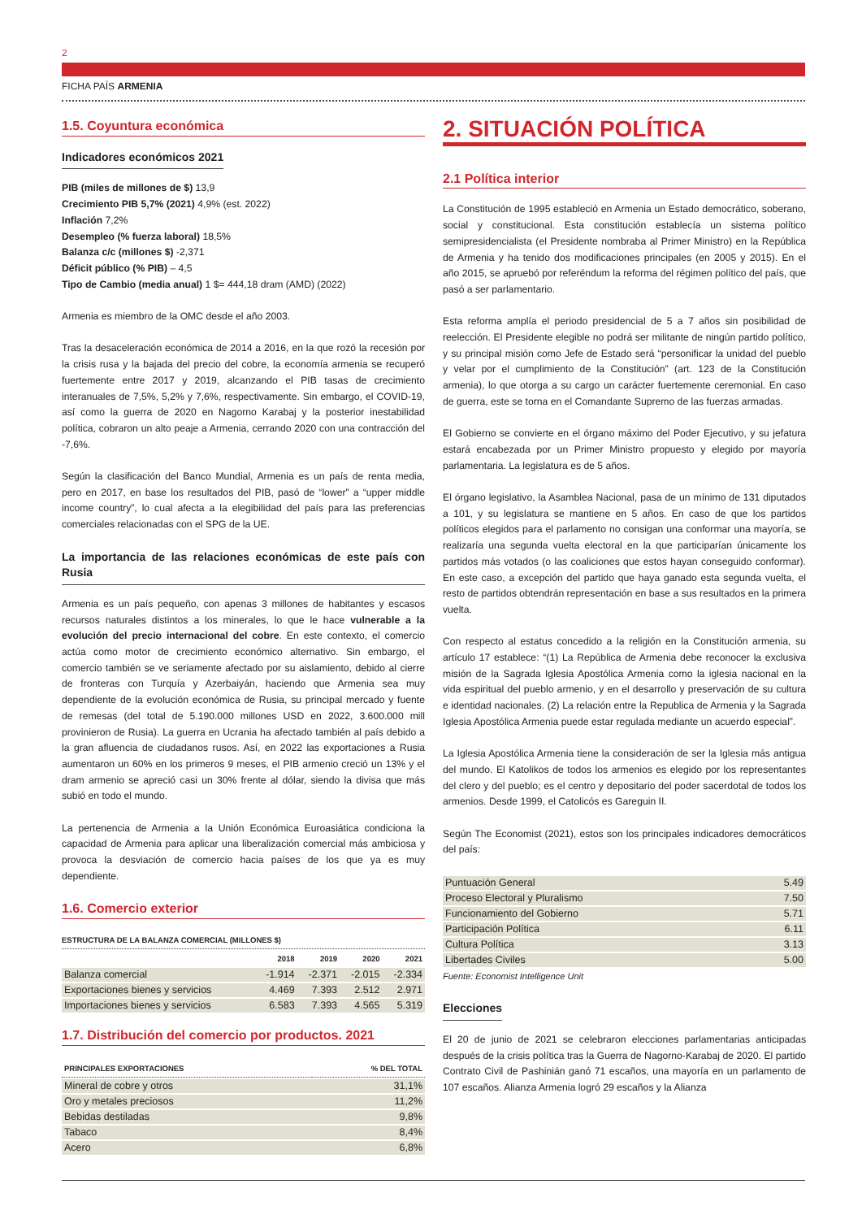2
FICHA PAÍS ARMENIA
1.5. Coyuntura económica
Indicadores económicos 2021
PIB (miles de millones de $) 13,9
Crecimiento PIB 5,7% (2021) 4,9% (est. 2022)
Inflación 7,2%
Desempleo (% fuerza laboral) 18,5%
Balanza c/c (millones $) -2,371
Déficit público (% PIB) – 4,5
Tipo de Cambio (media anual) 1 $= 444,18 dram (AMD) (2022)
Armenia es miembro de la OMC desde el año 2003.
Tras la desaceleración económica de 2014 a 2016, en la que rozó la recesión por la crisis rusa y la bajada del precio del cobre, la economía armenia se recuperó fuertemente entre 2017 y 2019, alcanzando el PIB tasas de crecimiento interanuales de 7,5%, 5,2% y 7,6%, respectivamente. Sin embargo, el COVID-19, así como la guerra de 2020 en Nagorno Karabaj y la posterior inestabilidad política, cobraron un alto peaje a Armenia, cerrando 2020 con una contracción del -7,6%.
Según la clasificación del Banco Mundial, Armenia es un país de renta media, pero en 2017, en base los resultados del PIB, pasó de “lower” a “upper middle income country”, lo cual afecta a la elegibilidad del país para las preferencias comerciales relacionadas con el SPG de la UE.
La importancia de las relaciones económicas de este país con Rusia
Armenia es un país pequeño, con apenas 3 millones de habitantes y escasos recursos naturales distintos a los minerales, lo que le hace vulnerable a la evolución del precio internacional del cobre. En este contexto, el comercio actúa como motor de crecimiento económico alternativo. Sin embargo, el comercio también se ve seriamente afectado por su aislamiento, debido al cierre de fronteras con Turquía y Azerbaiyán, haciendo que Armenia sea muy dependiente de la evolución económica de Rusia, su principal mercado y fuente de remesas (del total de 5.190.000 millones USD en 2022, 3.600.000 mill provinieron de Rusia). La guerra en Ucrania ha afectado también al país debido a la gran afluencia de ciudadanos rusos. Así, en 2022 las exportaciones a Rusia aumentaron un 60% en los primeros 9 meses, el PIB armenio creció un 13% y el dram armenio se apreció casi un 30% frente al dólar, siendo la divisa que más subió en todo el mundo.
La pertenencia de Armenia a la Unión Económica Euroasiática condiciona la capacidad de Armenia para aplicar una liberalización comercial más ambiciosa y provoca la desviación de comercio hacia países de los que ya es muy dependiente.
1.6. Comercio exterior
ESTRUCTURA DE LA BALANZA COMERCIAL (MILLONES $)
| | 2018 | 2019 | 2020 | 2021 |
| --- | --- | --- | --- | --- |
| Balanza comercial | -1.914 | -2.371 | -2.015 | -2.334 |
| Exportaciones bienes y servicios | 4.469 | 7.393 | 2.512 | 2.971 |
| Importaciones bienes y servicios | 6.583 | 7.393 | 4.565 | 5.319 |
1.7. Distribución del comercio por productos. 2021
| PRINCIPALES EXPORTACIONES | % DEL TOTAL |
| --- | --- |
| Mineral de cobre y otros | 31,1% |
| Oro y metales preciosos | 11,2% |
| Bebidas destiladas | 9,8% |
| Tabaco | 8,4% |
| Acero | 6,8% |
2. SITUACIÓN POLÍTICA
2.1 Política interior
La Constitución de 1995 estableció en Armenia un Estado democrático, soberano, social y constitucional. Esta constitución establecía un sistema político semipresidencialista (el Presidente nombraba al Primer Ministro) en la República de Armenia y ha tenido dos modificaciones principales (en 2005 y 2015). En el año 2015, se apruebó por referéndum la reforma del régimen político del país, que pasó a ser parlamentario.
Esta reforma amplía el periodo presidencial de 5 a 7 años sin posibilidad de reelección. El Presidente elegible no podrá ser militante de ningún partido político, y su principal misión como Jefe de Estado será “personificar la unidad del pueblo y velar por el cumplimiento de la Constitución” (art. 123 de la Constitución armenia), lo que otorga a su cargo un carácter fuertemente ceremonial. En caso de guerra, este se torna en el Comandante Supremo de las fuerzas armadas.
El Gobierno se convierte en el órgano máximo del Poder Ejecutivo, y su jefatura estará encabezada por un Primer Ministro propuesto y elegido por mayoría parlamentaria. La legislatura es de 5 años.
El órgano legislativo, la Asamblea Nacional, pasa de un mínimo de 131 diputados a 101, y su legislatura se mantiene en 5 años. En caso de que los partidos políticos elegidos para el parlamento no consigan una conformar una mayoría, se realizaría una segunda vuelta electoral en la que participarían únicamente los partidos más votados (o las coaliciones que estos hayan conseguido conformar). En este caso, a excepción del partido que haya ganado esta segunda vuelta, el resto de partidos obtendrán representación en base a sus resultados en la primera vuelta.
Con respecto al estatus concedido a la religión en la Constitución armenia, su artículo 17 establece: “(1) La República de Armenia debe reconocer la exclusiva misión de la Sagrada Iglesia Apostólica Armenia como la iglesia nacional en la vida espiritual del pueblo armenio, y en el desarrollo y preservación de su cultura e identidad nacionales. (2) La relación entre la Republica de Armenia y la Sagrada Iglesia Apostólica Armenia puede estar regulada mediante un acuerdo especial”.
La Iglesia Apostólica Armenia tiene la consideración de ser la Iglesia más antigua del mundo. El Katolikos de todos los armenios es elegido por los representantes del clero y del pueblo; es el centro y depositario del poder sacerdotal de todos los armenios. Desde 1999, el Catolicós es Gareguin II.
Según The Economist (2021), estos son los principales indicadores democráticos del país:
| Puntuación General | 5.49 |
| Proceso Electoral y Pluralismo | 7.50 |
| Funcionamiento del Gobierno | 5.71 |
| Participación Política | 6.11 |
| Cultura Política | 3.13 |
| Libertades Civiles | 5.00 |
Fuente: Economist Intelligence Unit
Elecciones
El 20 de junio de 2021 se celebraron elecciones parlamentarias anticipadas después de la crisis política tras la Guerra de Nagorno-Karabaj de 2020. El partido Contrato Civil de Pashinián ganó 71 escaños, una mayoría en un parlamento de 107 escaños. Alianza Armenia logró 29 escaños y la Alianza